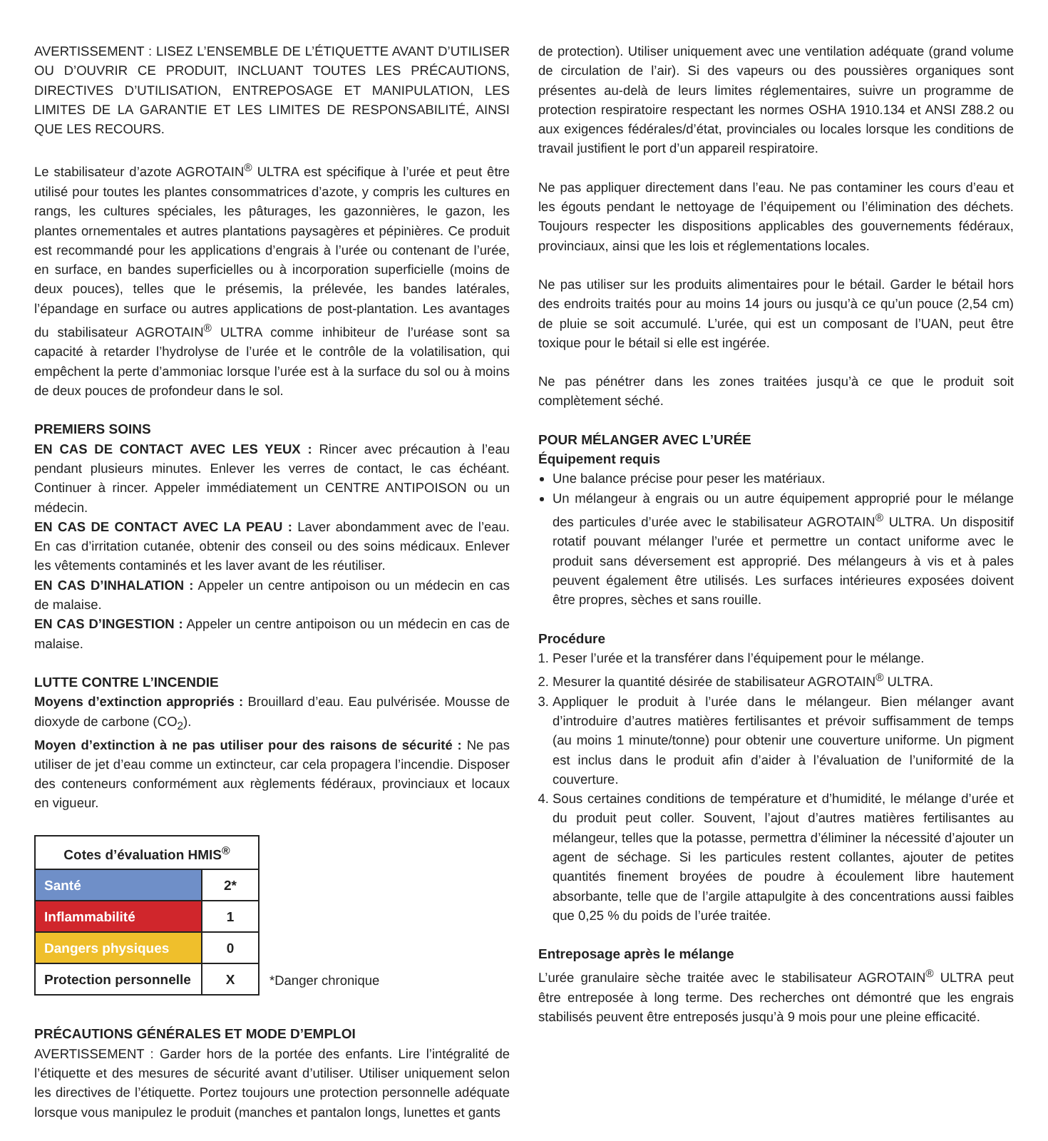AVERTISSEMENT : LISEZ L’ENSEMBLE DE L’ÉTIQUETTE AVANT D’UTILISER OU D’OUVRIR CE PRODUIT, INCLUANT TOUTES LES PRÉCAUTIONS, DIRECTIVES D’UTILISATION, ENTREPOSAGE ET MANIPULATION, LES LIMITES DE LA GARANTIE ET LES LIMITES DE RESPONSABILITÉ, AINSI QUE LES RECOURS.
Le stabilisateur d’azote AGROTAIN<sup>®</sup> ULTRA est spécifique à l’urée et peut être utilisé pour toutes les plantes consommatrices d’azote, y compris les cultures en rangs, les cultures spéciales, les pâturages, les gazonnières, le gazon, les plantes ornementales et autres plantations paysagères et pépinières. Ce produit est recommandé pour les applications d’engrais à l’urée ou contenant de l’urée, en surface, en bandes superficielles ou à incorporation superficielle (moins de deux pouces), telles que le présemis, la prélevée, les bandes latérales, l’épandage en surface ou autres applications de post-plantation. Les avantages du stabilisateur AGROTAIN<sup>®</sup> ULTRA comme inhibiteur de l’uréase sont sa capacité à retarder l’hydrolyse de l’urée et le contrôle de la volatilisation, qui empêchent la perte d’ammoniac lorsque l’urée est à la surface du sol ou à moins de deux pouces de profondeur dans le sol.
PREMIERS SOINS
EN CAS DE CONTACT AVEC LES YEUX : Rincer avec précaution à l’eau pendant plusieurs minutes. Enlever les verres de contact, le cas échéant. Continuer à rincer. Appeler immédiatement un CENTRE ANTIPOISON ou un médecin.
EN CAS DE CONTACT AVEC LA PEAU : Laver abondamment avec de l’eau. En cas d’irritation cutanée, obtenir des conseil ou des soins médicaux. Enlever les vêtements contaminés et les laver avant de les réutiliser.
EN CAS D’INHALATION : Appeler un centre antipoison ou un médecin en cas de malaise.
EN CAS D’INGESTION : Appeler un centre antipoison ou un médecin en cas de malaise.
LUTTE CONTRE L’INCENDIE
Moyens d’extinction appropriés : Brouillard d’eau. Eau pulvérisée. Mousse de dioxyde de carbone (CO<sub>2</sub>).
Moyen d’extinction à ne pas utiliser pour des raisons de sécurité : Ne pas utiliser de jet d’eau comme un extincteur, car cela propagera l’incendie. Disposer des conteneurs conformément aux règlements fédéraux, provinciaux et locaux en vigueur.
| Cotes d’évaluation HMIS<sup>®</sup> | |
| Santé | 2* |
| Inflammabilité | 1 |
| Dangers physiques | 0 |
| Protection personnelle | X |
*Danger chronique
PRÉCAUTIONS GÉNÉRALES ET MODE D’EMPLOI
AVERTISSEMENT : Garder hors de la portée des enfants. Lire l’intégralité de l’étiquette et des mesures de sécurité avant d’utiliser. Utiliser uniquement selon les directives de l’étiquette. Portez toujours une protection personnelle adéquate lorsque vous manipulez le produit (manches et pantalon longs, lunettes et gants
de protection). Utiliser uniquement avec une ventilation adéquate (grand volume de circulation de l’air). Si des vapeurs ou des poussières organiques sont présentes au-delà de leurs limites réglementaires, suivre un programme de protection respiratoire respectant les normes OSHA 1910.134 et ANSI Z88.2 ou aux exigences fédérales/d’état, provinciales ou locales lorsque les conditions de travail justifient le port d’un appareil respiratoire.
Ne pas appliquer directement dans l’eau. Ne pas contaminer les cours d’eau et les égouts pendant le nettoyage de l’équipement ou l’élimination des déchets. Toujours respecter les dispositions applicables des gouvernements fédéraux, provinciaux, ainsi que les lois et réglementations locales.
Ne pas utiliser sur les produits alimentaires pour le bétail. Garder le bétail hors des endroits traités pour au moins 14 jours ou jusqu’à ce qu’un pouce (2,54 cm) de pluie se soit accumulé. L’urée, qui est un composant de l’UAN, peut être toxique pour le bétail si elle est ingérée.
Ne pas pénétrer dans les zones traitées jusqu’à ce que le produit soit complètement séché.
POUR MÉLANGER AVEC L’URÉE
Équipement requis
Une balance précise pour peser les matériaux.
Un mélangeur à engrais ou un autre équipement approprié pour le mélange des particules d’urée avec le stabilisateur AGROTAIN<sup>®</sup> ULTRA. Un dispositif rotatif pouvant mélanger l’urée et permettre un contact uniforme avec le produit sans déversement est approprié. Des mélangeurs à vis et à pales peuvent également être utilisés. Les surfaces intérieures exposées doivent être propres, sèches et sans rouille.
Procédure
1. Peser l’urée et la transférer dans l’équipement pour le mélange.
2. Mesurer la quantité désirée de stabilisateur AGROTAIN<sup>®</sup> ULTRA.
3. Appliquer le produit à l’urée dans le mélangeur. Bien mélanger avant d’introduire d’autres matières fertilisantes et prévoir suffisamment de temps (au moins 1 minute/tonne) pour obtenir une couverture uniforme. Un pigment est inclus dans le produit afin d’aider à l’évaluation de l’uniformité de la couverture.
4. Sous certaines conditions de température et d’humidité, le mélange d’urée et du produit peut coller. Souvent, l’ajout d’autres matières fertilisantes au mélangeur, telles que la potasse, permettra d’éliminer la nécessité d’ajouter un agent de séchage. Si les particules restent collantes, ajouter de petites quantités finement broyées de poudre à écoulement libre hautement absorbante, telle que de l’argile attapulgite à des concentrations aussi faibles que 0,25 % du poids de l’urée traitée.
Entreposage après le mélange
L’urée granulaire sèche traitée avec le stabilisateur AGROTAIN<sup>®</sup> ULTRA peut être entreposée à long terme. Des recherches ont démontré que les engrais stabilisés peuvent être entreposés jusqu’à 9 mois pour une pleine efficacité.